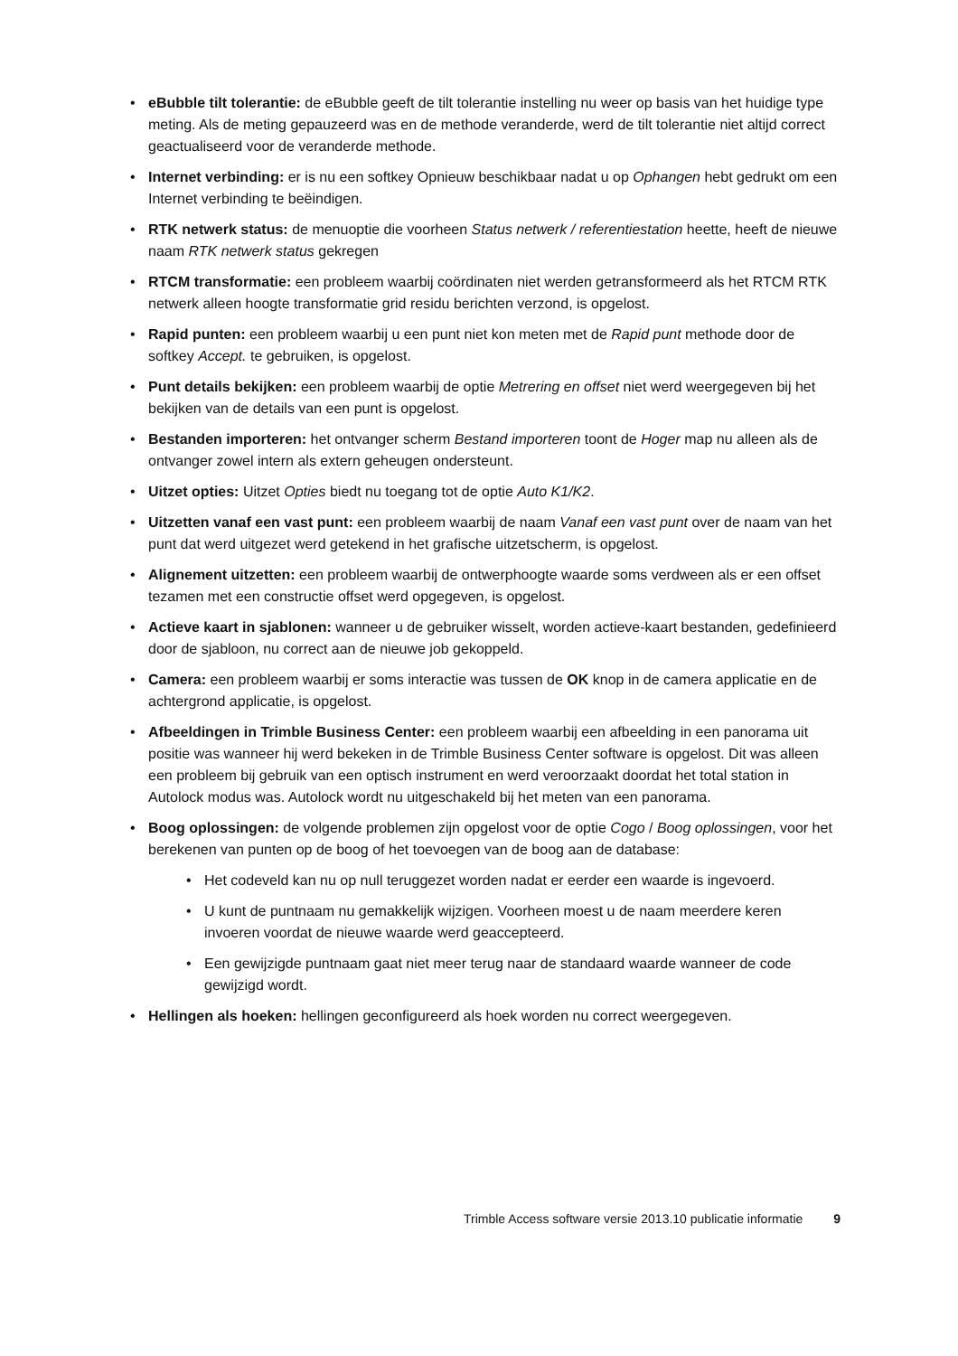• eBubble tilt tolerantie: de eBubble geeft de tilt tolerantie instelling nu weer op basis van het huidige type meting. Als de meting gepauzeerd was en de methode veranderde, werd de tilt tolerantie niet altijd correct geactualiseerd voor de veranderde methode.
• Internet verbinding: er is nu een softkey Opnieuw beschikbaar nadat u op Ophangen hebt gedrukt om een Internet verbinding te beëindigen.
• RTK netwerk status: de menuoptie die voorheen Status netwerk / referentiestation heette, heeft de nieuwe naam RTK netwerk status gekregen
• RTCM transformatie: een probleem waarbij coördinaten niet werden getransformeerd als het RTCM RTK netwerk alleen hoogte transformatie grid residu berichten verzond, is opgelost.
• Rapid punten: een probleem waarbij u een punt niet kon meten met de Rapid punt methode door de softkey Accept. te gebruiken, is opgelost.
• Punt details bekijken: een probleem waarbij de optie Metrering en offset niet werd weergegeven bij het bekijken van de details van een punt is opgelost.
• Bestanden importeren: het ontvanger scherm Bestand importeren toont de Hoger map nu alleen als de ontvanger zowel intern als extern geheugen ondersteunt.
• Uitzet opties: Uitzet Opties biedt nu toegang tot de optie Auto K1/K2.
• Uitzetten vanaf een vast punt: een probleem waarbij de naam Vanaf een vast punt over de naam van het punt dat werd uitgezet werd getekend in het grafische uitzetscherm, is opgelost.
• Alignement uitzetten: een probleem waarbij de ontwerphoogte waarde soms verdween als er een offset tezamen met een constructie offset werd opgegeven, is opgelost.
• Actieve kaart in sjablonen: wanneer u de gebruiker wisselt, worden actieve-kaart bestanden, gedefinieerd door de sjabloon, nu correct aan de nieuwe job gekoppeld.
• Camera: een probleem waarbij er soms interactie was tussen de OK knop in de camera applicatie en de achtergrond applicatie, is opgelost.
• Afbeeldingen in Trimble Business Center: een probleem waarbij een afbeelding in een panorama uit positie was wanneer hij werd bekeken in de Trimble Business Center software is opgelost. Dit was alleen een probleem bij gebruik van een optisch instrument en werd veroorzaakt doordat het total station in Autolock modus was. Autolock wordt nu uitgeschakeld bij het meten van een panorama.
• Boog oplossingen: de volgende problemen zijn opgelost voor de optie Cogo / Boog oplossingen, voor het berekenen van punten op de boog of het toevoegen van de boog aan de database:
• Het codeveld kan nu op null teruggezet worden nadat er eerder een waarde is ingevoerd.
• U kunt de puntnaam nu gemakkelijk wijzigen. Voorheen moest u de naam meerdere keren invoeren voordat de nieuwe waarde werd geaccepteerd.
• Een gewijzigde puntnaam gaat niet meer terug naar de standaard waarde wanneer de code gewijzigd wordt.
• Hellingen als hoeken: hellingen geconfigureerd als hoek worden nu correct weergegeven.
Trimble Access software versie 2013.10 publicatie informatie 9